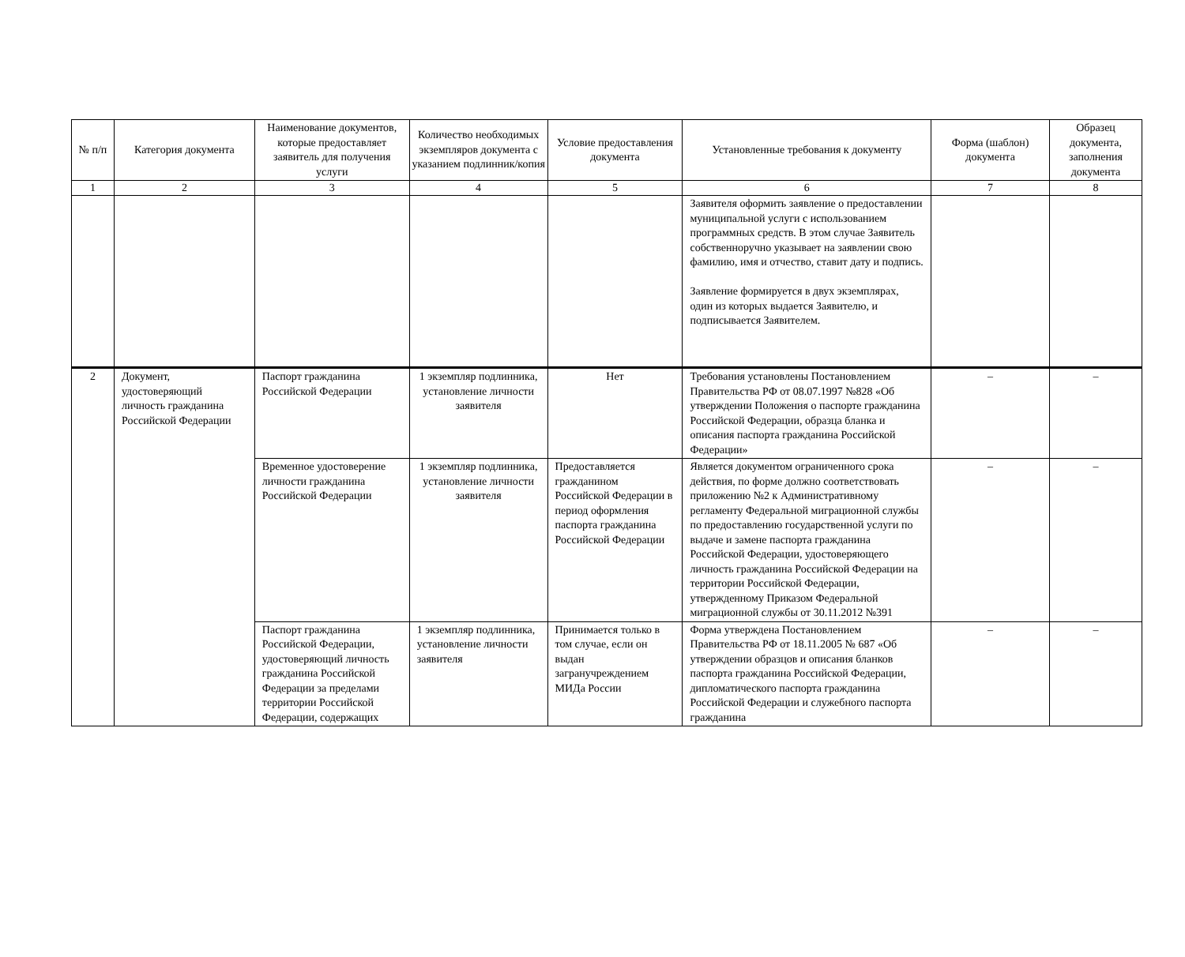| № п/п | Категория документа | Наименование документов, которые предоставляет заявитель для получения услуги | Количество необходимых экземпляров документа с указанием подлинник/копия | Условие предоставления документа | Установленные требования к документу | Форма (шаблон) документа | Образец документа, заполнения документа |
| --- | --- | --- | --- | --- | --- | --- | --- |
| 1 | 2 | 3 | 4 | 5 | 6 | 7 | 8 |
| | | | | | Заявителя оформить заявление о предоставлении муниципальной услуги с использованием программных средств. В этом случае Заявитель собственноручно указывает на заявлении свою фамилию, имя и отчество, ставит дату и подпись. Заявление формируется в двух экземплярах, один из которых выдается Заявителю, и подписывается Заявителем. | | |
| 2 | Документ, удостоверяющий личность гражданина Российской Федерации | Паспорт гражданина Российской Федерации | 1 экземпляр подлинника, установление личности заявителя | Нет | Требования установлены Постановлением Правительства РФ от 08.07.1997 №828 «Об утверждении Положения о паспорте гражданина Российской Федерации, образца бланка и описания паспорта гражданина Российской Федерации» | – | – |
| | | Временное удостоверение личности гражданина Российской Федерации | 1 экземпляр подлинника, установление личности заявителя | Предоставляется гражданином Российской Федерации в период оформления паспорта гражданина Российской Федерации | Является документом ограниченного срока действия, по форме должно соответствовать приложению №2 к Административному регламенту Федеральной миграционной службы по предоставлению государственной услуги по выдаче и замене паспорта гражданина Российской Федерации, удостоверяющего личность гражданина Российской Федерации на территории Российской Федерации, утвержденному Приказом Федеральной миграционной службы от 30.11.2012 №391 | – | – |
| | | Паспорт гражданина Российской Федерации, удостоверяющий личность гражданина Российской Федерации за пределами территории Российской Федерации, содержащих | 1 экземпляр подлинника, установление личности заявителя | Принимается только в том случае, если он выдан загранучреждением МИДа России | Форма утверждена Постановлением Правительства РФ от 18.11.2005 № 687 «Об утверждении образцов и описания бланков паспорта гражданина Российской Федерации, дипломатического паспорта гражданина Российской Федерации и служебного паспорта гражданина | – | – |